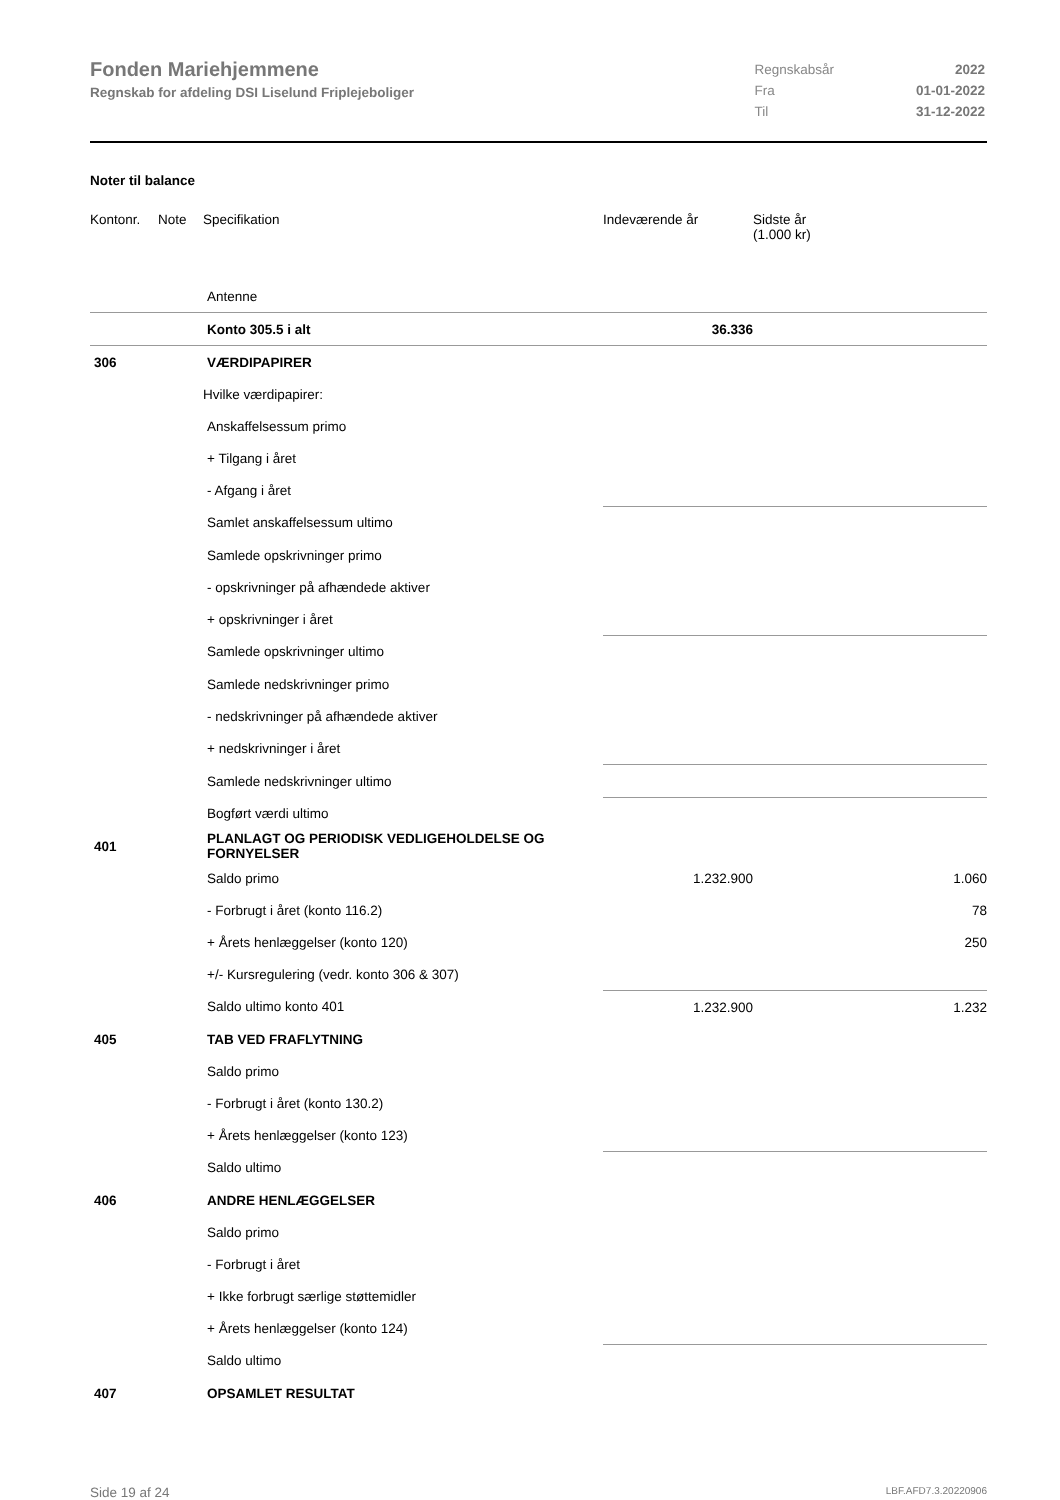Fonden Mariehjemmene
Regnskab for afdeling DSI Liselund Friplejeboliger
| Regnskabsår | 2022 |
| Fra | 01-01-2022 |
| Til | 31-12-2022 |
Noter til balance
| Kontonr. | Note | Specifikation | Indeværende år | Sidste år (1.000 kr) |
| --- | --- | --- | --- | --- |
| | | Antenne | | |
| | | Konto 305.5 i alt | 36.336 | |
| 306 | | VÆRDIPAPIRER | | |
| | | Hvilke værdipapirer: | | |
| | | Anskaffelsessum primo | | |
| | | + Tilgang i året | | |
| | | - Afgang i året | | |
| | | Samlet anskaffelsessum ultimo | | |
| | | Samlede opskrivninger primo | | |
| | | - opskrivninger på afhændede aktiver | | |
| | | + opskrivninger i året | | |
| | | Samlede opskrivninger ultimo | | |
| | | Samlede nedskrivninger primo | | |
| | | - nedskrivninger på afhændede aktiver | | |
| | | + nedskrivninger i året | | |
| | | Samlede nedskrivninger ultimo | | |
| | | Bogført værdi ultimo | | |
| 401 | | PLANLAGT OG PERIODISK VEDLIGEHOLDELSE OG FORNYELSER | | |
| | | Saldo primo | 1.232.900 | 1.060 |
| | | - Forbrugt i året (konto 116.2) | | 78 |
| | | + Årets henlæggelser (konto 120) | | 250 |
| | | +/- Kursregulering (vedr. konto 306 & 307) | | |
| | | Saldo ultimo konto 401 | 1.232.900 | 1.232 |
| 405 | | TAB VED FRAFLYTNING | | |
| | | Saldo primo | | |
| | | - Forbrugt i året (konto 130.2) | | |
| | | + Årets henlæggelser (konto 123) | | |
| | | Saldo ultimo | | |
| 406 | | ANDRE HENLÆGGELSER | | |
| | | Saldo primo | | |
| | | - Forbrugt i året | | |
| | | + Ikke forbrugt særlige støttemidler | | |
| | | + Årets henlæggelser (konto 124) | | |
| | | Saldo ultimo | | |
| 407 | | OPSAMLET RESULTAT | | |
Side 19 af 24 LBF.AFD7.3.20220906